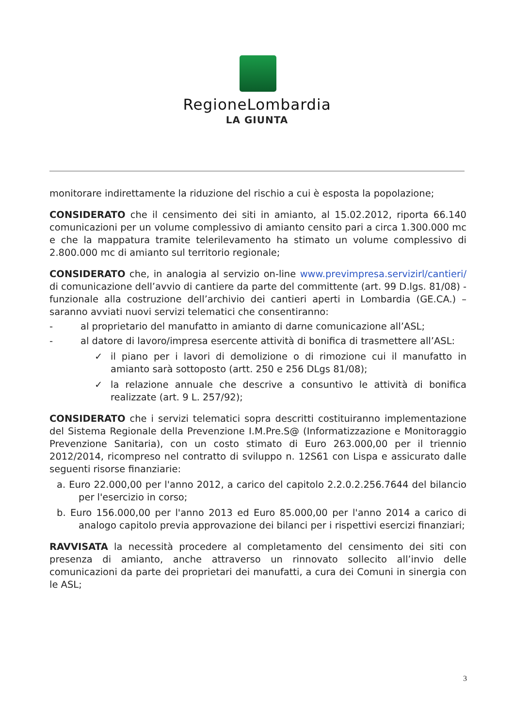RegioneLombardia
LA GIUNTA
monitorare indirettamente la riduzione del rischio a cui è esposta la popolazione;
CONSIDERATO che il censimento dei siti in amianto, al 15.02.2012, riporta 66.140 comunicazioni per un volume complessivo di amianto censito pari a circa 1.300.000 mc e che la mappatura tramite telerilevamento ha stimato un volume complessivo di 2.800.000 mc di amianto sul territorio regionale;
CONSIDERATO che, in analogia al servizio on-line www.previmpresa.servizirl/cantieri/ di comunicazione dell’avvio di cantiere da parte del committente (art. 99 D.lgs. 81/08) - funzionale alla costruzione dell’archivio dei cantieri aperti in Lombardia (GE.CA.) – saranno avviati nuovi servizi telematici che consentiranno:
- al proprietario del manufatto in amianto di darne comunicazione all’ASL;
- al datore di lavoro/impresa esercente attività di bonifica di trasmettere all’ASL:
✓ il piano per i lavori di demolizione o di rimozione cui il manufatto in amianto sarà sottoposto (artt. 250 e 256 DLgs 81/08);
✓ la relazione annuale che descrive a consuntivo le attività di bonifica realizzate (art. 9 L. 257/92);
CONSIDERATO che i servizi telematici sopra descritti costituiranno implementazione del Sistema Regionale della Prevenzione I.M.Pre.S@ (Informatizzazione e Monitoraggio Prevenzione Sanitaria), con un costo stimato di Euro 263.000,00 per il triennio 2012/2014, ricompreso nel contratto di sviluppo n. 12S61 con Lispa e assicurato dalle seguenti risorse finanziarie:
a. Euro 22.000,00 per l'anno 2012, a carico del capitolo 2.2.0.2.256.7644 del bilancio per l'esercizio in corso;
b. Euro 156.000,00 per l'anno 2013 ed Euro 85.000,00 per l'anno 2014 a carico di analogo capitolo previa approvazione dei bilanci per i rispettivi esercizi finanziari;
RAVVISATA la necessità procedere al completamento del censimento dei siti con presenza di amianto, anche attraverso un rinnovato sollecito all’invio delle comunicazioni da parte dei proprietari dei manufatti, a cura dei Comuni in sinergia con le ASL;
3